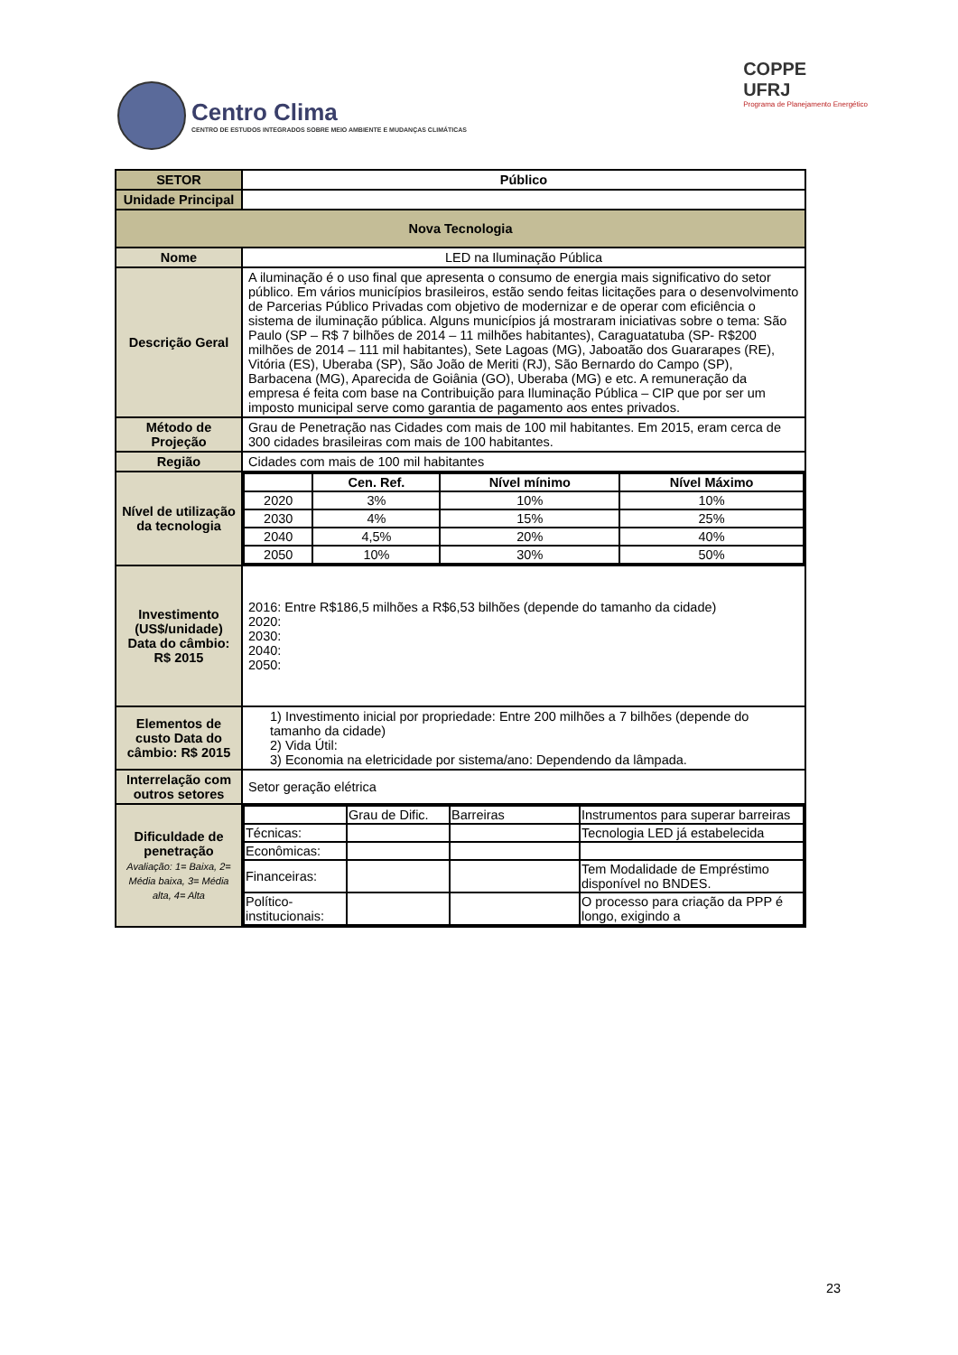Centro Clima
CENTRO DE ESTUDOS INTEGRADOS SOBRE MEIO AMBIENTE E MUDANÇAS CLIMÁTICAS
COPPE
UFRJ
Programa de Planejamento Energético
| SETOR | Público |
| Unidade Principal | |
| Nova Tecnologia | |
| Nome | LED na Iluminação Pública |
| Descrição Geral | A iluminação é o uso final que apresenta o consumo de energia mais significativo do setor público. Em vários municípios brasileiros, estão sendo feitas licitações para o desenvolvimento de Parcerias Público Privadas com objetivo de modernizar e de operar com eficiência o sistema de iluminação pública. Alguns municípios já mostraram iniciativas sobre o tema: São Paulo (SP – R$ 7 bilhões de 2014 – 11 milhões habitantes), Caraguatatuba (SP- R$200 milhões de 2014 – 111 mil habitantes), Sete Lagoas (MG), Jaboatão dos Guararapes (RE), Vitória (ES), Uberaba (SP), São João de Meriti (RJ), São Bernardo do Campo (SP), Barbacena (MG), Aparecida de Goiânia (GO), Uberaba (MG) e etc. A remuneração da empresa é feita com base na Contribuição para Iluminação Pública – CIP que por ser um imposto municipal serve como garantia de pagamento aos entes privados. |
| Método de Projeção | Grau de Penetração nas Cidades com mais de 100 mil habitantes. Em 2015, eram cerca de 300 cidades brasileiras com mais de 100 habitantes. |
| Região | Cidades com mais de 100 mil habitantes |
| Nível de utilização da tecnologia | / / Cen. Ref. / Nível mínimo / Nível Máximo / / --- / --- / --- / --- / / 2020 / 3% / 10% / 10% / / 2030 / 4% / 15% / 25% / / 2040 / 4,5% / 20% / 40% / / 2050 / 10% / 30% / 50% / |
| Investimento (US$/unidade) Data do câmbio: R$ 2015 | 2016: Entre R$186,5 milhões a R$6,53 bilhões (depende do tamanho da cidade) 2020: 2030: 2040: 2050: |
| Elementos de custo Data do câmbio: R$ 2015 | 1) Investimento inicial por propriedade: Entre 200 milhões a 7 bilhões (depende do tamanho da cidade) 2) Vida Útil: 3) Economia na eletricidade por sistema/ano: Dependendo da lâmpada. |
| Interrelação com outros setores | Setor geração elétrica |
| Dificuldade de penetração Avaliação: 1= Baixa, 2= Média baixa, 3= Média alta, 4= Alta | / / Grau de Dific. / Barreiras / Instrumentos para superar barreiras / / Técnicas: / / / Tecnologia LED já estabelecida / / Econômicas: / / / / / Financeiras: / / / Tem Modalidade de Empréstimo disponível no BNDES. / / Político-institucionais: / / / O processo para criação da PPP é longo, exigindo a / |
23